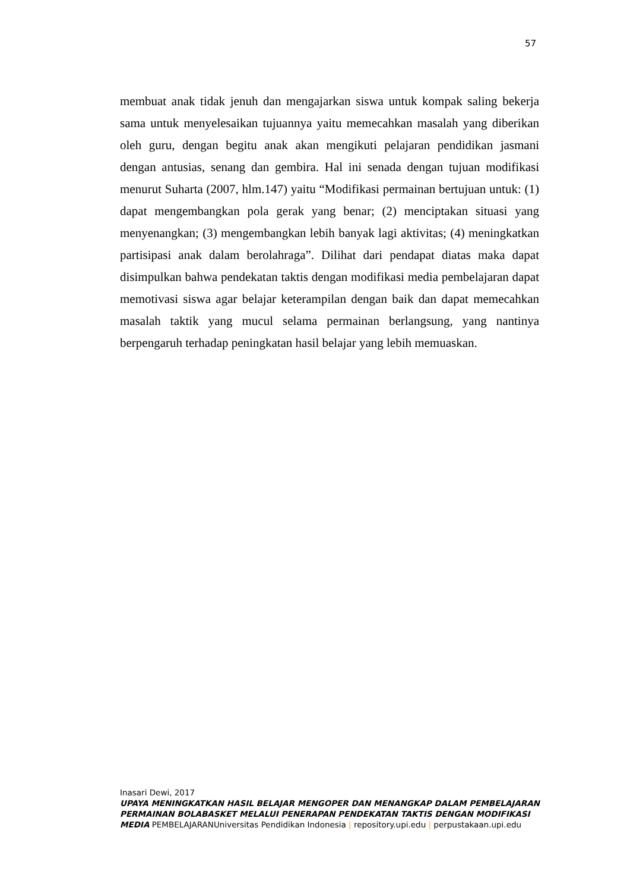57
membuat anak tidak jenuh dan mengajarkan siswa untuk kompak saling bekerja sama untuk menyelesaikan tujuannya yaitu memecahkan masalah yang diberikan oleh guru, dengan begitu anak akan mengikuti pelajaran pendidikan jasmani dengan antusias, senang dan gembira. Hal ini senada dengan tujuan modifikasi menurut Suharta (2007, hlm.147) yaitu “Modifikasi permainan bertujuan untuk: (1) dapat mengembangkan pola gerak yang benar; (2) menciptakan situasi yang menyenangkan; (3) mengembangkan lebih banyak lagi aktivitas; (4) meningkatkan partisipasi anak dalam berolahraga”. Dilihat dari pendapat diatas maka dapat disimpulkan bahwa pendekatan taktis dengan modifikasi media pembelajaran dapat memotivasi siswa agar belajar keterampilan dengan baik dan dapat memecahkan masalah taktik yang mucul selama permainan berlangsung, yang nantinya berpengaruh terhadap peningkatan hasil belajar yang lebih memuaskan.
Inasari Dewi, 2017
UPAYA MENINGKATKAN HASIL BELAJAR MENGOPER DAN MENANGKAP DALAM PEMBELAJARAN PERMAINAN BOLABASKET MELALUI PENERAPAN PENDEKATAN TAKTIS DENGAN MODIFIKASI MEDIA PEMBELAJARANUniversitas Pendidikan Indonesia | repository.upi.edu | perpustakaan.upi.edu